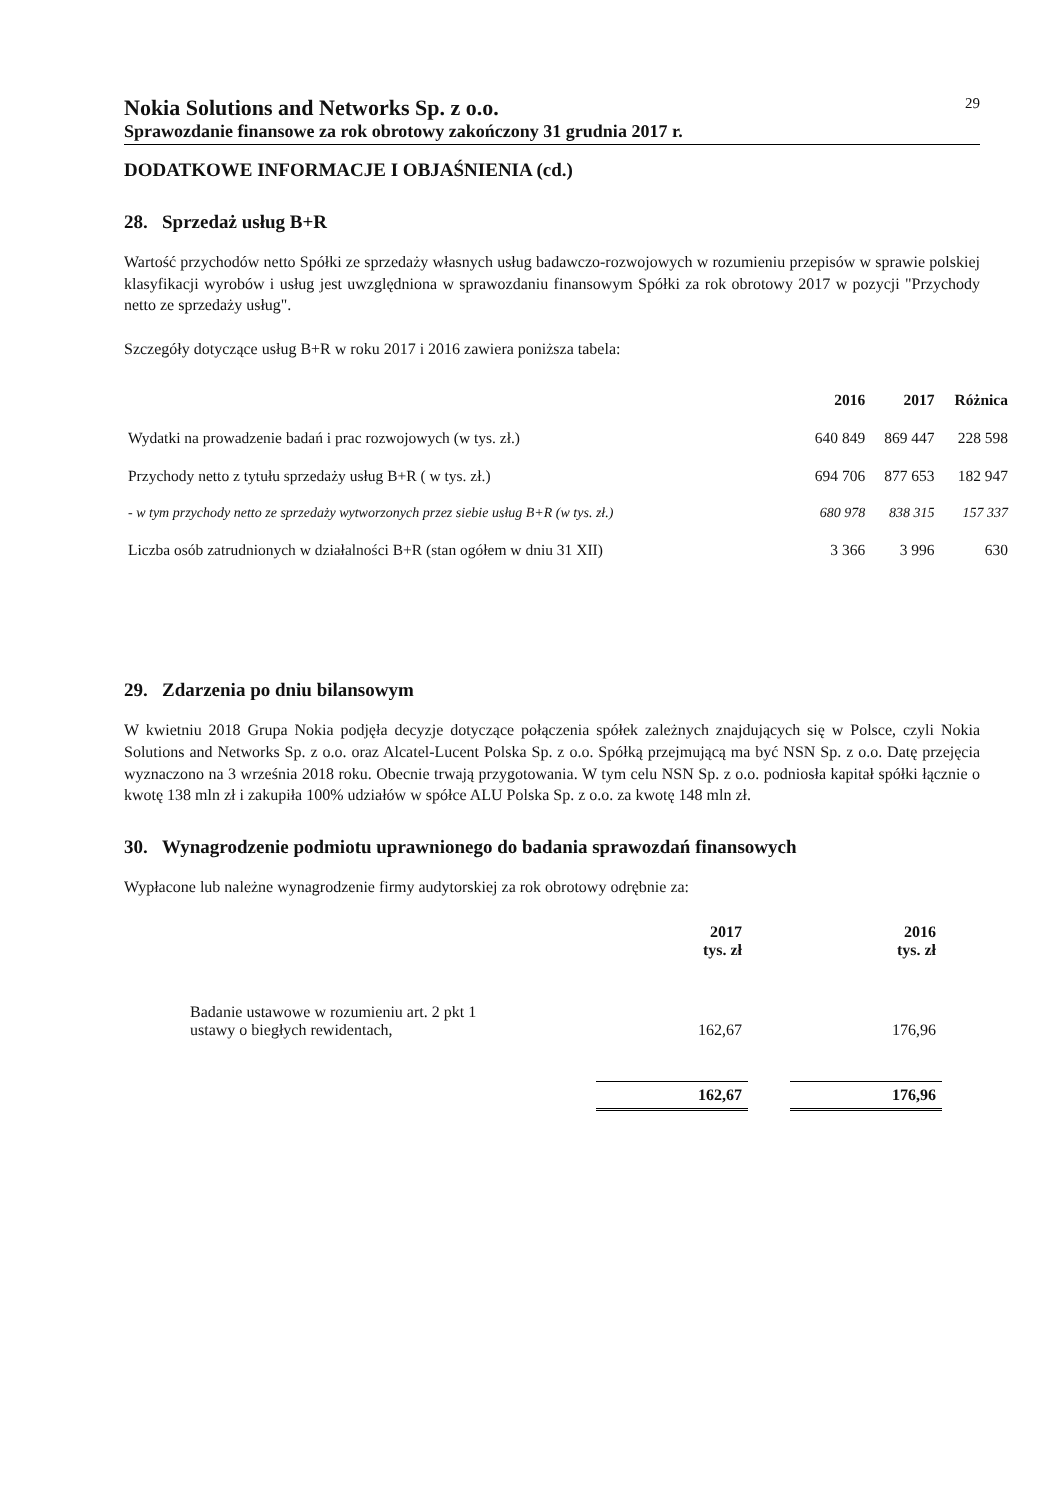Nokia Solutions and Networks Sp. z o.o. 29
Sprawozdanie finansowe za rok obrotowy zakończony 31 grudnia 2017 r.
DODATKOWE INFORMACJE I OBJAŚNIENIA (cd.)
28. Sprzedaż usług B+R
Wartość przychodów netto Spółki ze sprzedaży własnych usług badawczo-rozwojowych w rozumieniu przepisów w sprawie polskiej klasyfikacji wyrobów i usług jest uwzględniona w sprawozdaniu finansowym Spółki za rok obrotowy 2017 w pozycji "Przychody netto ze sprzedaży usług".
Szczegóły dotyczące usług B+R w roku 2017 i 2016 zawiera poniższa tabela:
| | 2016 | 2017 | Różnica |
| --- | --- | --- | --- |
| Wydatki na prowadzenie badań i prac rozwojowych (w tys. zł.) | 640 849 | 869 447 | 228 598 |
| Przychody netto z tytułu sprzedaży usług B+R ( w tys. zł.) | 694 706 | 877 653 | 182 947 |
| - w tym przychody netto ze sprzedaży wytworzonych przez siebie usług B+R (w tys. zł.) | 680 978 | 838 315 | 157 337 |
| Liczba osób zatrudnionych w działalności B+R (stan ogółem w dniu 31 XII) | 3 366 | 3 996 | 630 |
29. Zdarzenia po dniu bilansowym
W kwietniu 2018 Grupa Nokia podjęła decyzje dotyczące połączenia spółek zależnych znajdujących się w Polsce, czyli Nokia Solutions and Networks Sp. z o.o. oraz Alcatel-Lucent Polska Sp. z o.o. Spółką przejmującą ma być NSN Sp. z o.o. Datę przejęcia wyznaczono na 3 września 2018 roku. Obecnie trwają przygotowania. W tym celu NSN Sp. z o.o. podniosła kapitał spółki łącznie o kwotę 138 mln zł i zakupiła 100% udziałów w spółce ALU Polska Sp. z o.o. za kwotę 148 mln zł.
30. Wynagrodzenie podmiotu uprawnionego do badania sprawozdań finansowych
Wypłacone lub należne wynagrodzenie firmy audytorskiej za rok obrotowy odrębnie za:
| | 2017 tys. zł | | 2016 tys. zł |
| --- | --- | --- | --- |
| Badanie ustawowe w rozumieniu art. 2 pkt 1 ustawy o biegłych rewidentach, | 162,67 | | 176,96 |
| | 162,67 | | 176,96 |